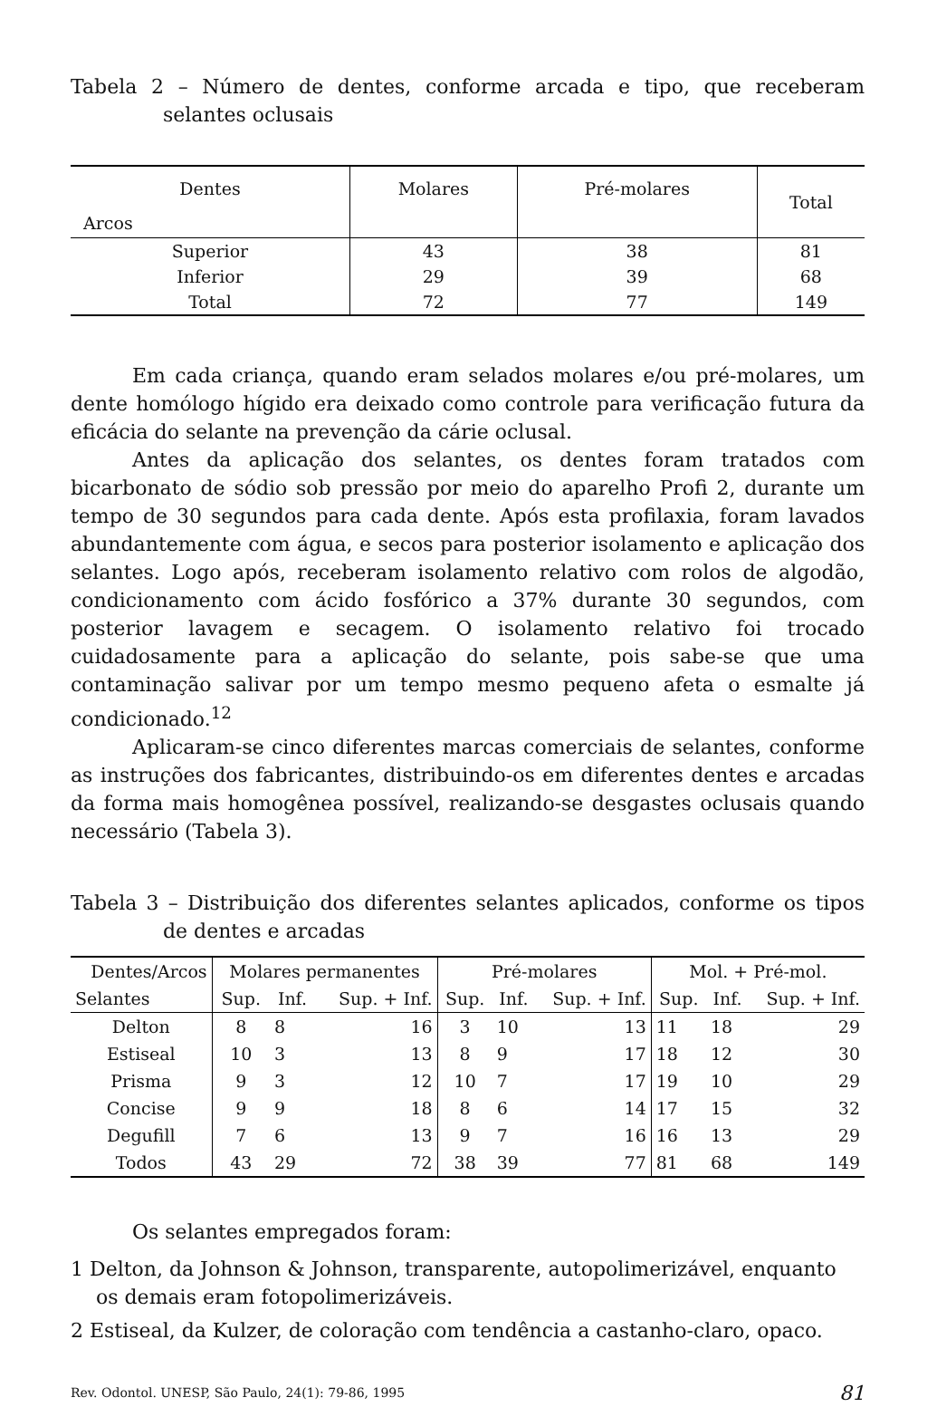Tabela 2 – Número de dentes, conforme arcada e tipo, que receberam selantes oclusais
| Dentes | Molares | Pré-molares | Total |
| --- | --- | --- | --- |
| Arcos | | | |
| Superior | 43 | 38 | 81 |
| Inferior | 29 | 39 | 68 |
| Total | 72 | 77 | 149 |
Em cada criança, quando eram selados molares e/ou pré-molares, um dente homólogo hígido era deixado como controle para verificação futura da eficácia do selante na prevenção da cárie oclusal.
Antes da aplicação dos selantes, os dentes foram tratados com bicarbonato de sódio sob pressão por meio do aparelho Profi 2, durante um tempo de 30 segundos para cada dente. Após esta profilaxia, foram lavados abundantemente com água, e secos para posterior isolamento e aplicação dos selantes. Logo após, receberam isolamento relativo com rolos de algodão, condicionamento com ácido fosfórico a 37% durante 30 segundos, com posterior lavagem e secagem. O isolamento relativo foi trocado cuidadosamente para a aplicação do selante, pois sabe-se que uma contaminação salivar por um tempo mesmo pequeno afeta o esmalte já condicionado.<sup>12</sup>
Aplicaram-se cinco diferentes marcas comerciais de selantes, conforme as instruções dos fabricantes, distribuindo-os em diferentes dentes e arcadas da forma mais homogênea possível, realizando-se desgastes oclusais quando necessário (Tabela 3).
Tabela 3 – Distribuição dos diferentes selantes aplicados, conforme os tipos de dentes e arcadas
| Dentes/Arcos | Molares permanentes | | | Pré-molares | | | Mol. + Pré-mol. | | |
| --- | --- | --- | --- | --- | --- | --- | --- | --- | --- |
| Selantes | Sup. | Inf. | Sup. + Inf. | Sup. | Inf. | Sup. + Inf. | Sup. | Inf. | Sup. + Inf. |
| Delton | 8 | 8 | 16 | 3 | 10 | 13 | 11 | 18 | 29 |
| Estiseal | 10 | 3 | 13 | 8 | 9 | 17 | 18 | 12 | 30 |
| Prisma | 9 | 3 | 12 | 10 | 7 | 17 | 19 | 10 | 29 |
| Concise | 9 | 9 | 18 | 8 | 6 | 14 | 17 | 15 | 32 |
| Degufill | 7 | 6 | 13 | 9 | 7 | 16 | 16 | 13 | 29 |
| Todos | 43 | 29 | 72 | 38 | 39 | 77 | 81 | 68 | 149 |
Os selantes empregados foram:
1 Delton, da Johnson & Johnson, transparente, autopolimerizável, enquanto os demais eram fotopolimerizáveis.
2 Estiseal, da Kulzer, de coloração com tendência a castanho-claro, opaco.
Rev. Odontol. UNESP, São Paulo, 24(1): 79-86, 1995 81